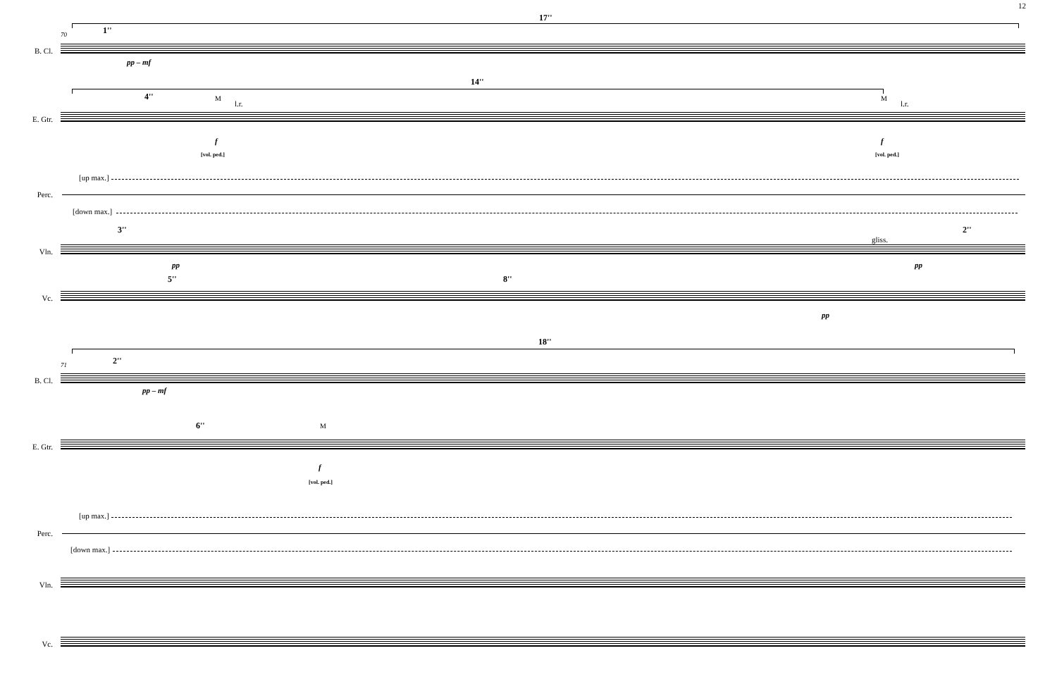12
17''
1''
70
B. Cl.
pp – mf
14''
4'' M
l.r.
M
l.r.
E. Gtr.
f f
[vol. ped.] [vol. ped.]
[up max.]
Perc.
[down max.]
3'' 2''
gliss.
Vln.
pp pp
5'' 8''
Vc.
pp
18''
2''
71
B. Cl.
pp – mf
6'' M
E. Gtr.
f
[vol. ped.]
[up max.]
Perc.
[down max.]
Vln.
Vc.